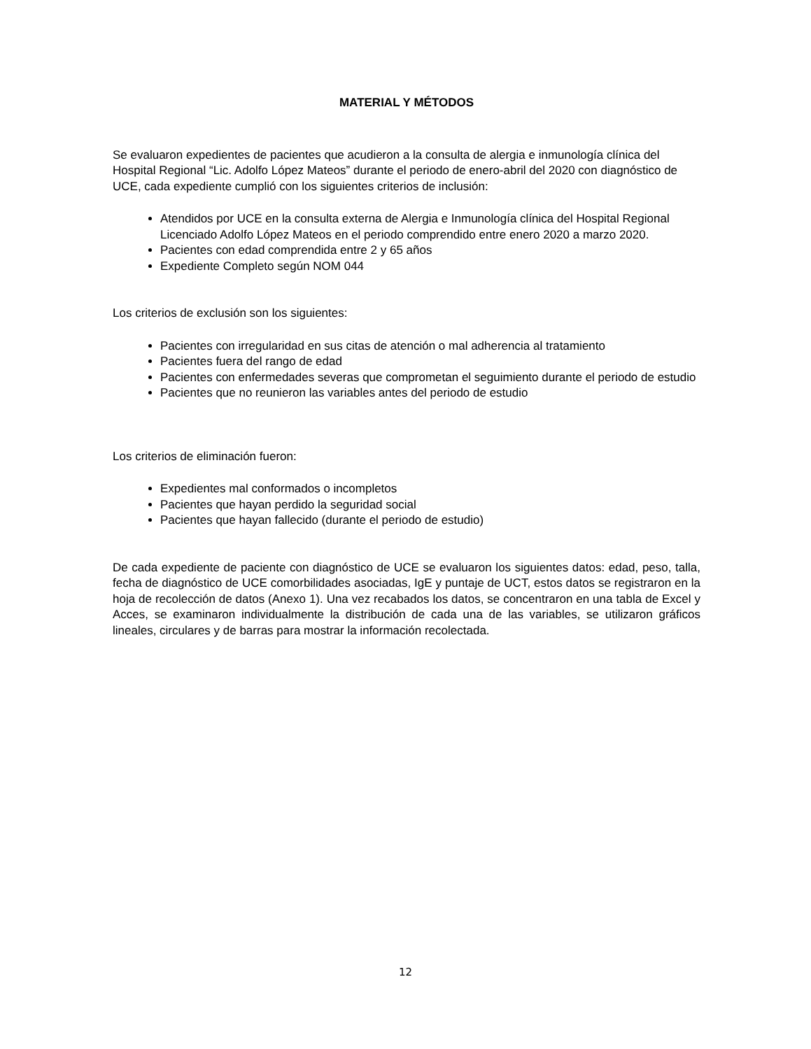MATERIAL Y MÉTODOS
Se evaluaron expedientes de pacientes que acudieron a la consulta de alergia e inmunología clínica del Hospital Regional “Lic. Adolfo López Mateos” durante el periodo de enero-abril del 2020 con diagnóstico de UCE, cada expediente cumplió con los siguientes criterios de inclusión:
Atendidos por UCE en la consulta externa de Alergia e Inmunología clínica del Hospital Regional Licenciado Adolfo López Mateos en el periodo comprendido entre enero 2020 a marzo 2020.
Pacientes con edad comprendida entre 2 y 65 años
Expediente Completo según NOM 044
Los criterios de exclusión son los siguientes:
Pacientes con irregularidad en sus citas de atención o mal adherencia al tratamiento
Pacientes fuera del rango de edad
Pacientes con enfermedades severas que comprometan el seguimiento durante el periodo de estudio
Pacientes que no reunieron las variables antes del periodo de estudio
Los criterios de eliminación fueron:
Expedientes mal conformados o incompletos
Pacientes que hayan perdido la seguridad social
Pacientes que hayan fallecido (durante el periodo de estudio)
De cada expediente de paciente con diagnóstico de UCE se evaluaron los siguientes datos: edad, peso, talla, fecha de diagnóstico de UCE comorbilidades asociadas, IgE y puntaje de UCT, estos datos se registraron en la hoja de recolección de datos (Anexo 1). Una vez recabados los datos, se concentraron en una tabla de Excel y Acces, se examinaron individualmente la distribución de cada una de las variables, se utilizaron gráficos lineales, circulares y de barras para mostrar la información recolectada.
12